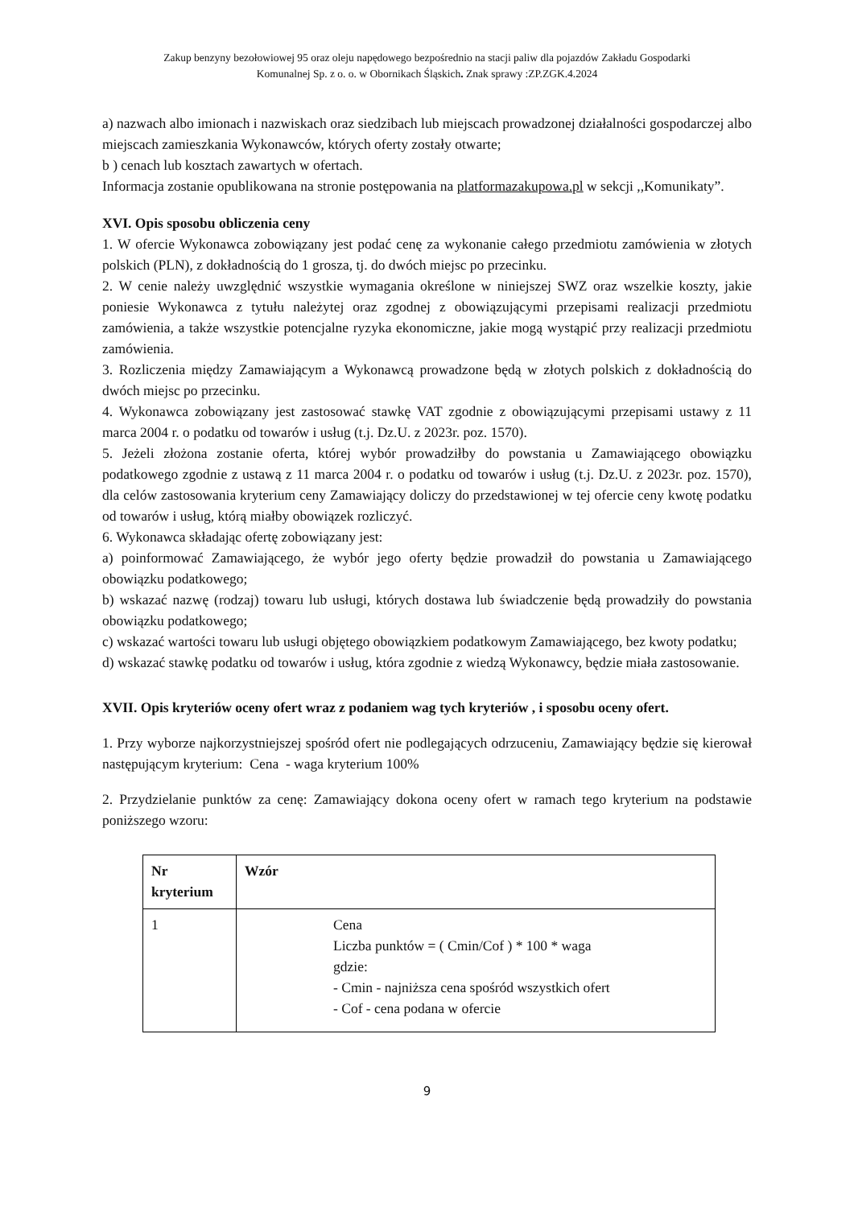Zakup benzyny bezołowiowej 95 oraz oleju napędowego bezpośrednio na stacji paliw dla pojazdów Zakładu Gospodarki
Komunalnej Sp. z o. o. w Obornikach Śląskich. Znak sprawy :ZP.ZGK.4.2024
a) nazwach albo imionach i nazwiskach oraz siedzibach lub miejscach prowadzonej działalności gospodarczej albo miejscach zamieszkania Wykonawców, których oferty zostały otwarte;
b ) cenach lub kosztach zawartych w ofertach.
Informacja zostanie opublikowana na stronie postępowania na platformazakupowa.pl w sekcji ,,Komunikaty”.
XVI. Opis sposobu obliczenia ceny
1. W ofercie Wykonawca zobowiązany jest podać cenę za wykonanie całego przedmiotu zamówienia w złotych polskich (PLN), z dokładnością do 1 grosza, tj. do dwóch miejsc po przecinku.
2. W cenie należy uwzględnić wszystkie wymagania określone w niniejszej SWZ oraz wszelkie koszty, jakie poniesie Wykonawca z tytułu należytej oraz zgodnej z obowiązującymi przepisami realizacji przedmiotu zamówienia, a także wszystkie potencjalne ryzyka ekonomiczne, jakie mogą wystąpić przy realizacji przedmiotu zamówienia.
3. Rozliczenia między Zamawiającym a Wykonawcą prowadzone będą w złotych polskich z dokładnością do dwóch miejsc po przecinku.
4. Wykonawca zobowiązany jest zastosować stawkę VAT zgodnie z obowiązującymi przepisami ustawy z 11 marca 2004 r. o podatku od towarów i usług (t.j. Dz.U. z 2023r. poz. 1570).
5. Jeżeli złożona zostanie oferta, której wybór prowadziłby do powstania u Zamawiającego obowiązku podatkowego zgodnie z ustawą z 11 marca 2004 r. o podatku od towarów i usług (t.j. Dz.U. z 2023r. poz. 1570), dla celów zastosowania kryterium ceny Zamawiający doliczy do przedstawionej w tej ofercie ceny kwotę podatku od towarów i usług, którą miałby obowiązek rozliczyć.
6. Wykonawca składając ofertę zobowiązany jest:
a) poinformować Zamawiającego, że wybór jego oferty będzie prowadził do powstania u Zamawiającego obowiązku podatkowego;
b) wskazać nazwę (rodzaj) towaru lub usługi, których dostawa lub świadczenie będą prowadziły do powstania obowiązku podatkowego;
c) wskazać wartości towaru lub usługi objętego obowiązkiem podatkowym Zamawiającego, bez kwoty podatku;
d) wskazać stawkę podatku od towarów i usług, która zgodnie z wiedzą Wykonawcy, będzie miała zastosowanie.
XVII. Opis kryteriów oceny ofert wraz z podaniem wag tych kryteriów , i sposobu oceny ofert.
1. Przy wyborze najkorzystniejszej spośród ofert nie podlegających odrzuceniu, Zamawiający będzie się kierował następującym kryterium: Cena - waga kryterium 100%
2. Przydzielanie punktów za cenę: Zamawiający dokona oceny ofert w ramach tego kryterium na podstawie poniższego wzoru:
| Nr kryterium | Wzór |
| --- | --- |
| 1 | Cena Liczba punktów = ( Cmin/Cof ) * 100 * waga gdzie: - Cmin - najniższa cena spośród wszystkich ofert - Cof - cena podana w ofercie |
9